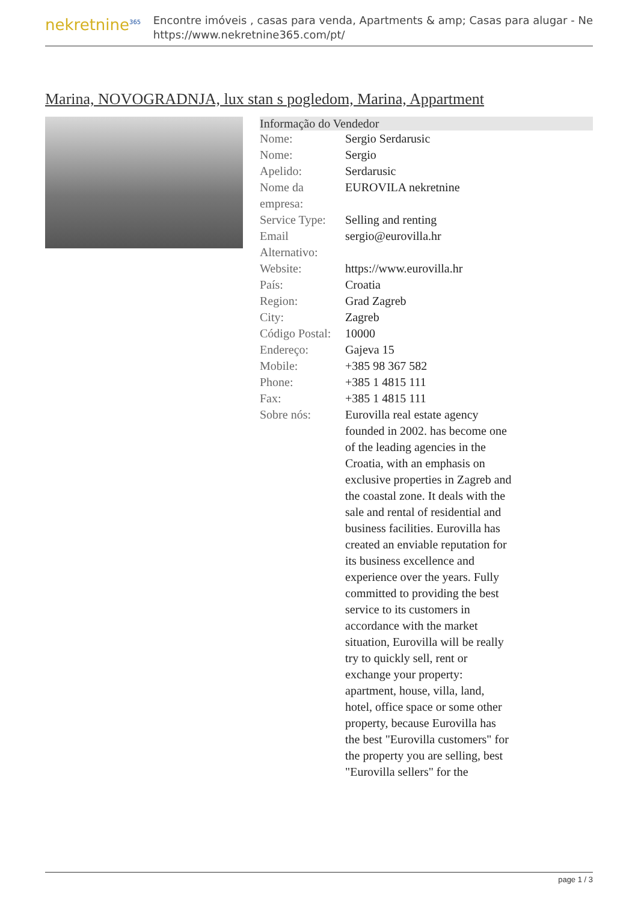nekretnine<sup>365</sup>
Encontre imóveis , casas para venda, Apartments & amp; Casas para alugar - Ne
https://www.nekretnine365.com/pt/
Marina, NOVOGRADNJA, lux stan s pogledom, Marina, Appartment
| Informação do Vendedor | |
| --- | --- |
| Nome: | Sergio Serdarusic |
| Nome: | Sergio |
| Apelido: | Serdarusic |
| Nome da empresa: | EUROVILA nekretnine |
| Service Type: | Selling and renting |
| Email Alternativo: | sergio@eurovilla.hr |
| Website: | https://www.eurovilla.hr |
| País: | Croatia |
| Region: | Grad Zagreb |
| City: | Zagreb |
| Código Postal: | 10000 |
| Endereço: | Gajeva 15 |
| Mobile: | +385 98 367 582 |
| Phone: | +385 1 4815 111 |
| Fax: | +385 1 4815 111 |
| Sobre nós: | Eurovilla real estate agency founded in 2002. has become one of the leading agencies in the Croatia, with an emphasis on exclusive properties in Zagreb and the coastal zone. It deals with the sale and rental of residential and business facilities. Eurovilla has created an enviable reputation for its business excellence and experience over the years. Fully committed to providing the best service to its customers in accordance with the market situation, Eurovilla will be really try to quickly sell, rent or exchange your property: apartment, house, villa, land, hotel, office space or some other property, because Eurovilla has the best "Eurovilla customers" for the property you are selling, best "Eurovilla sellers" for the |
page 1 / 3